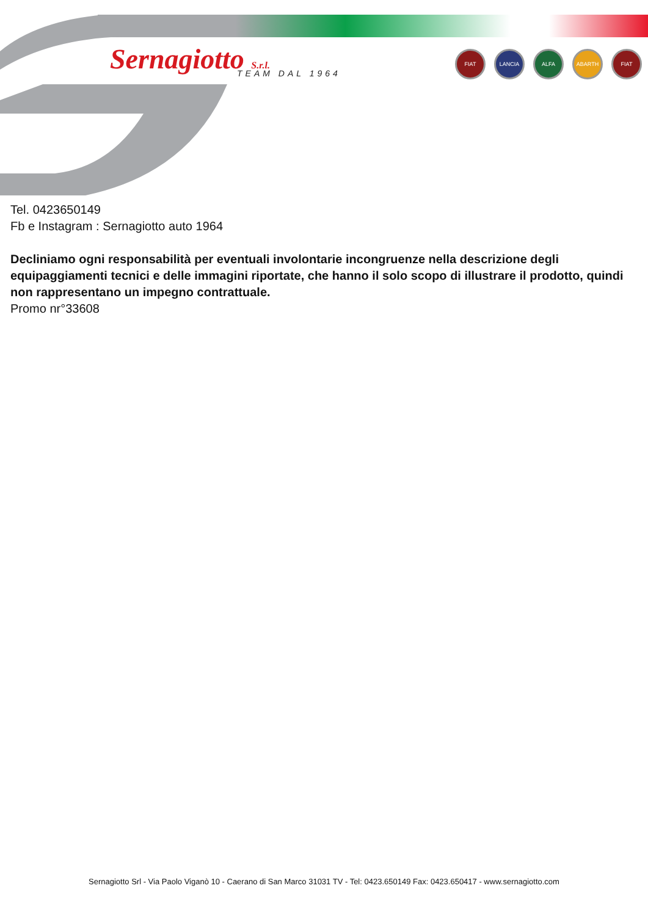Sernagiotto S.r.l. TEAM DAL 1964
FIAT LANCIA ALFA ABARTH FIAT
Tel. 0423650149
Fb e Instagram : Sernagiotto auto 1964
Decliniamo ogni responsabilità per eventuali involontarie incongruenze nella descrizione degli equipaggiamenti tecnici e delle immagini riportate, che hanno il solo scopo di illustrare il prodotto, quindi non rappresentano un impegno contrattuale.
Promo nr°33608
Sernagiotto Srl - Via Paolo Viganò 10 - Caerano di San Marco 31031 TV - Tel: 0423.650149 Fax: 0423.650417 - www.sernagiotto.com